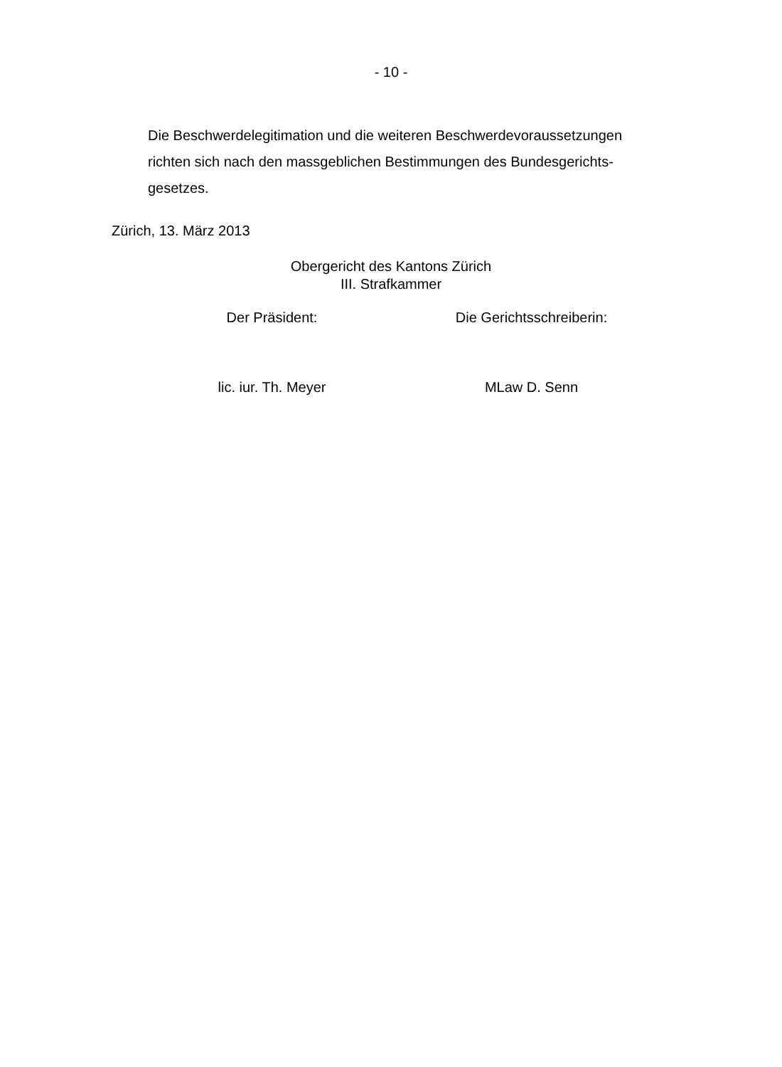- 10 -
Die Beschwerdelegitimation und die weiteren Beschwerdevoraussetzungen richten sich nach den massgeblichen Bestimmungen des Bundesgerichts­gesetzes.
Zürich, 13. März 2013
Obergericht des Kantons Zürich
III. Strafkammer
Der Präsident: Die Gerichtsschreiberin:
lic. iur. Th. Meyer MLaw D. Senn